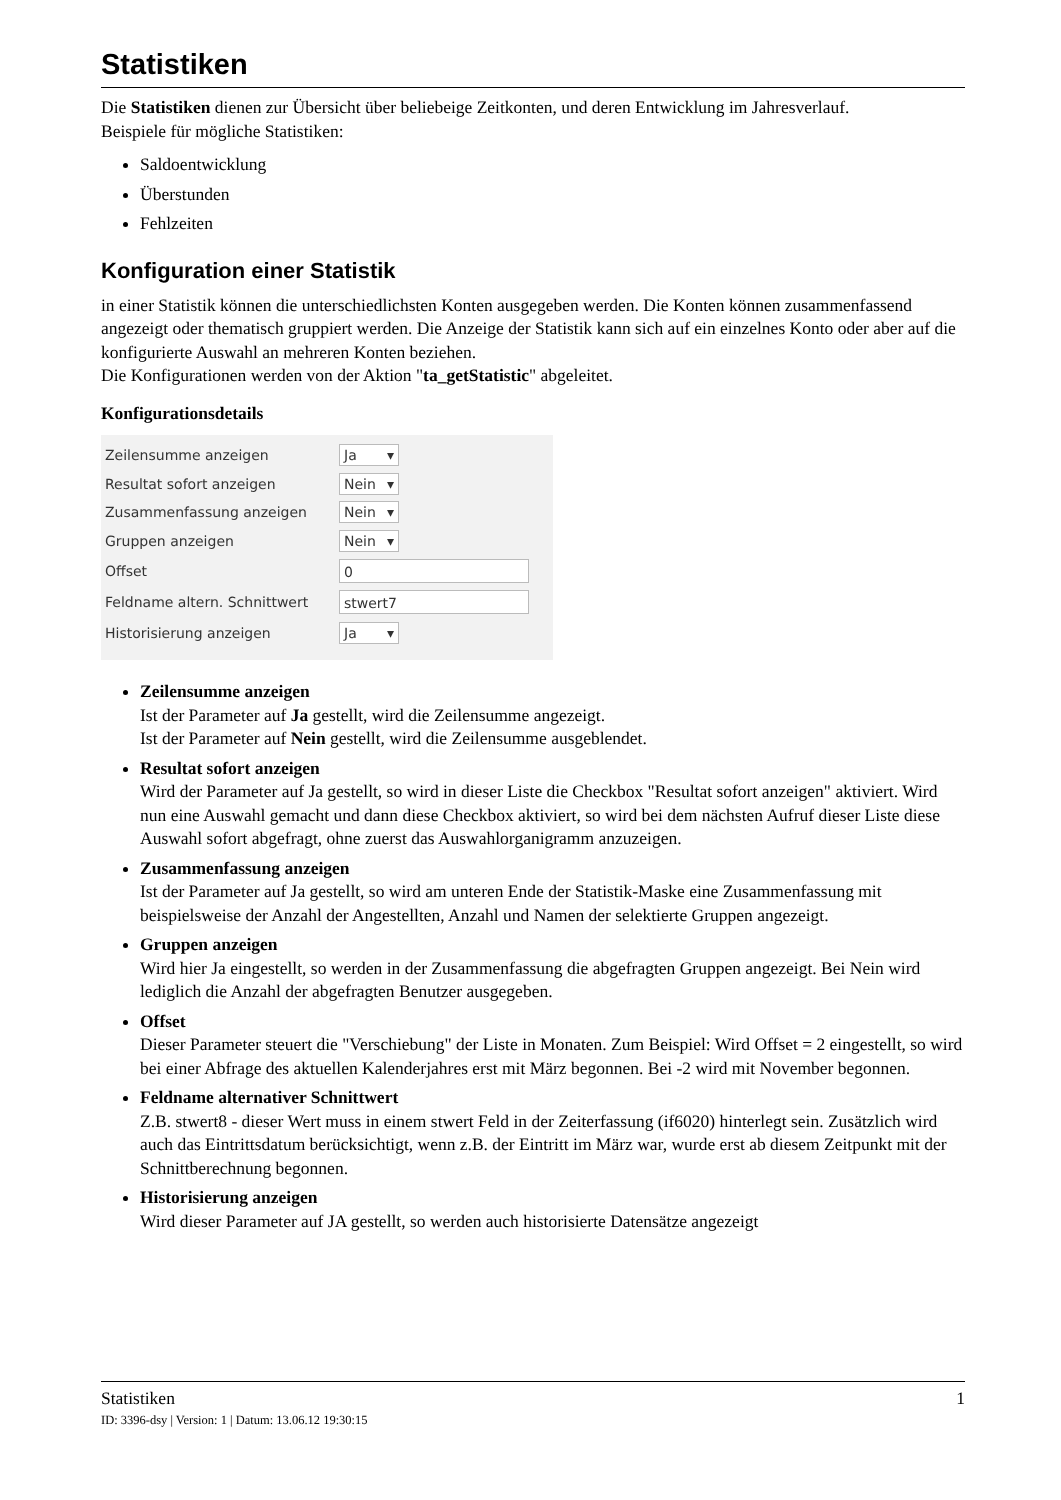Statistiken
Die Statistiken dienen zur Übersicht über beliebeige Zeitkonten, und deren Entwicklung im Jahresverlauf.
Beispiele für mögliche Statistiken:
Saldoentwicklung
Überstunden
Fehlzeiten
Konfiguration einer Statistik
in einer Statistik können die unterschiedlichsten Konten ausgegeben werden. Die Konten können zusammenfassend angezeigt oder thematisch gruppiert werden. Die Anzeige der Statistik kann sich auf ein einzelnes Konto oder aber auf die konfigurierte Auswahl an mehreren Konten beziehen.
Die Konfigurationen werden von der Aktion "ta_getStatistic" abgeleitet.
Konfigurationsdetails
Zeilensumme anzeigen Ja ▾
Resultat sofort anzeigen Nein ▾
Zusammenfassung anzeigen Nein ▾
Gruppen anzeigen Nein ▾
Offset 0
Feldname altern. Schnittwert stwert7
Historisierung anzeigen Ja ▾
Zeilensumme anzeigen
Ist der Parameter auf Ja gestellt, wird die Zeilensumme angezeigt.
Ist der Parameter auf Nein gestellt, wird die Zeilensumme ausgeblendet.
Resultat sofort anzeigen
Wird der Parameter auf Ja gestellt, so wird in dieser Liste die Checkbox "Resultat sofort anzeigen" aktiviert. Wird nun eine Auswahl gemacht und dann diese Checkbox aktiviert, so wird bei dem nächsten Aufruf dieser Liste diese Auswahl sofort abgefragt, ohne zuerst das Auswahlorganigramm anzuzeigen.
Zusammenfassung anzeigen
Ist der Parameter auf Ja gestellt, so wird am unteren Ende der Statistik-Maske eine Zusammenfassung mit beispielsweise der Anzahl der Angestellten, Anzahl und Namen der selektierte Gruppen angezeigt.
Gruppen anzeigen
Wird hier Ja eingestellt, so werden in der Zusammenfassung die abgefragten Gruppen angezeigt. Bei Nein wird lediglich die Anzahl der abgefragten Benutzer ausgegeben.
Offset
Dieser Parameter steuert die "Verschiebung" der Liste in Monaten. Zum Beispiel: Wird Offset = 2 eingestellt, so wird bei einer Abfrage des aktuellen Kalenderjahres erst mit März begonnen. Bei -2 wird mit November begonnen.
Feldname alternativer Schnittwert
Z.B. stwert8 - dieser Wert muss in einem stwert Feld in der Zeiterfassung (if6020) hinterlegt sein. Zusätzlich wird auch das Eintrittsdatum berücksichtigt, wenn z.B. der Eintritt im März war, wurde erst ab diesem Zeitpunkt mit der Schnittberechnung begonnen.
Historisierung anzeigen
Wird dieser Parameter auf JA gestellt, so werden auch historisierte Datensätze angezeigt
Statistiken 1
ID: 3396-dsy | Version: 1 | Datum: 13.06.12 19:30:15